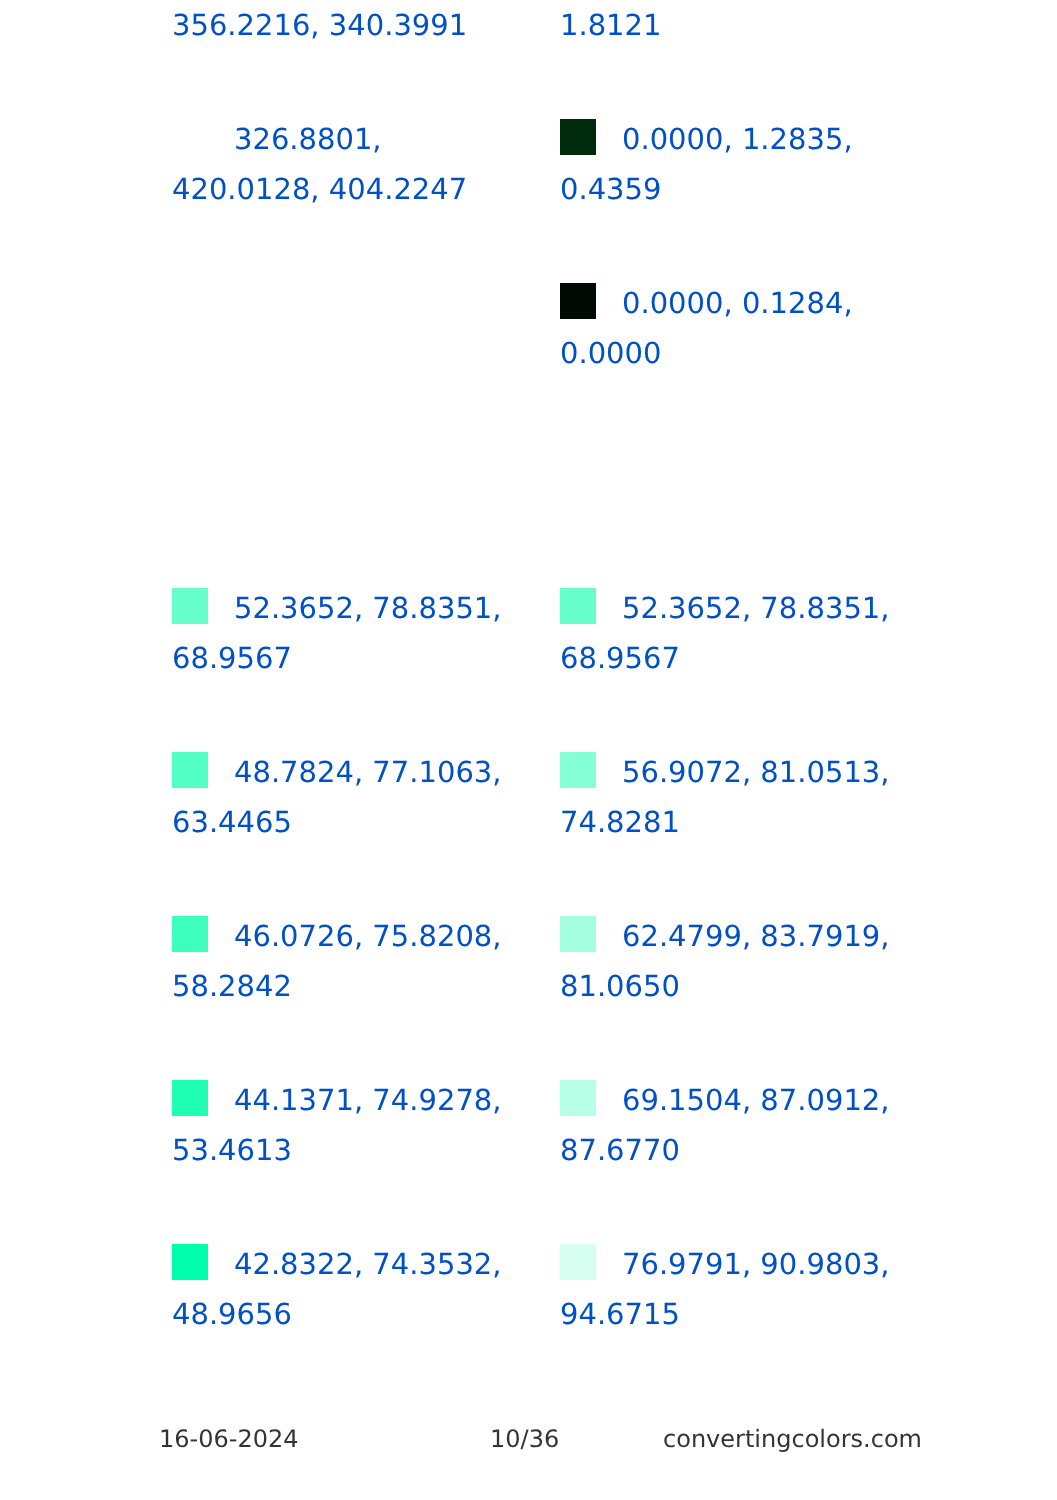356.2216, 340.3991 1.8121
326.8801, 420.0128, 404.2247
0.0000, 1.2835, 0.4359
0.0000, 0.1284, 0.0000
52.3652, 78.8351, 68.9567
52.3652, 78.8351, 68.9567
48.7824, 77.1063, 63.4465
56.9072, 81.0513, 74.8281
46.0726, 75.8208, 58.2842
62.4799, 83.7919, 81.0650
44.1371, 74.9278, 53.4613
69.1504, 87.0912, 87.6770
42.8322, 74.3532, 48.9656
76.9791, 90.9803, 94.6715
16-06-2024 10/36 convertingcolors.com